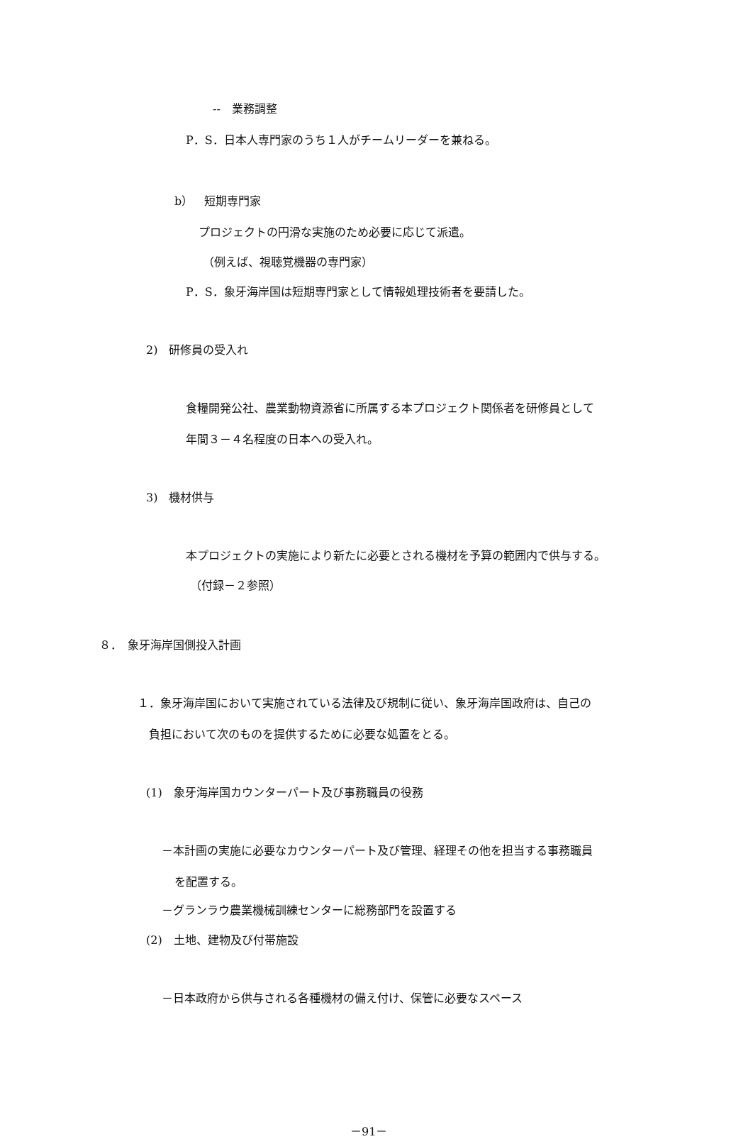--　業務調整
P．S．日本人専門家のうち１人がチームリーダーを兼ねる。
b）　短期専門家
プロジェクトの円滑な実施のため必要に応じて派遣。
（例えば、視聴覚機器の専門家）
P．S．象牙海岸国は短期専門家として情報処理技術者を要請した。
2)　研修員の受入れ
食糧開発公社、農業動物資源省に所属する本プロジェクト関係者を研修員として
年間３－４名程度の日本への受入れ。
3)　機材供与
本プロジェクトの実施により新たに必要とされる機材を予算の範囲内で供与する。
（付録－２参照）
８．　象牙海岸国側投入計画
１．象牙海岸国において実施されている法律及び規制に従い、象牙海岸国政府は、自己の
負担において次のものを提供するために必要な処置をとる。
(1)　象牙海岸国カウンターパート及び事務職員の役務
－本計画の実施に必要なカウンターパート及び管理、経理その他を担当する事務職員
を配置する。
－グランラウ農業機械訓練センターに総務部門を設置する
(2)　土地、建物及び付帯施設
－日本政府から供与される各種機材の備え付け、保管に必要なスペース
－91－